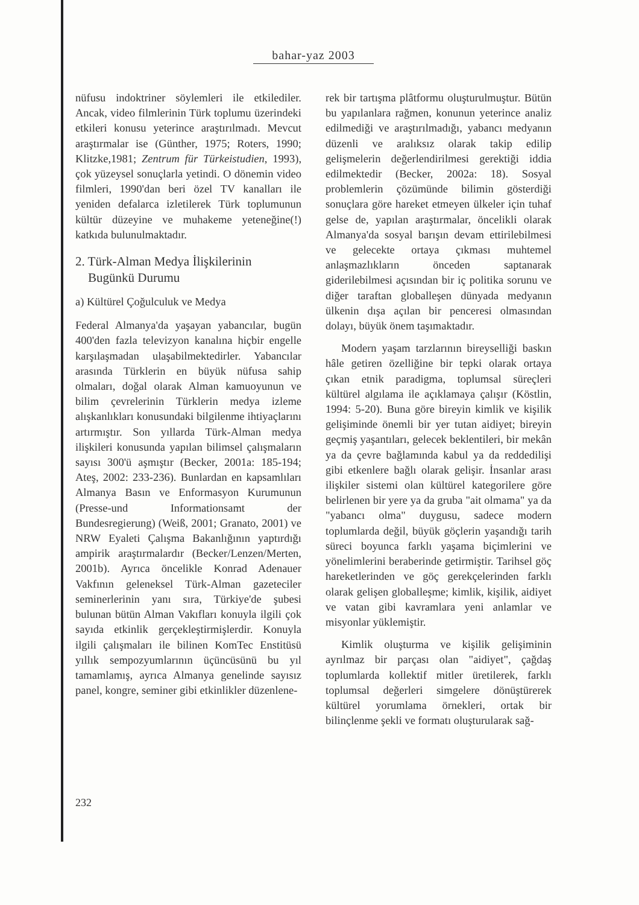bahar-yaz 2003
nüfusu indoktriner söylemleri ile etkilediler. Ancak, video filmlerinin Türk toplumu üzerindeki etkileri konusu yeterince araştırılmadı. Mevcut araştırmalar ise (Günther, 1975; Roters, 1990; Klitzke,1981; Zentrum für Türkeistudien, 1993), çok yüzeysel sonuçlarla yetindi. O dönemin video filmleri, 1990'dan beri özel TV kanalları ile yeniden defalarca izletilerek Türk toplumunun kültür düzeyine ve muhakeme yeteneğine(!) katkıda bulunulmaktadır.
2. Türk-Alman Medya İlişkilerinin
Bugünkü Durumu
a) Kültürel Çoğulculuk ve Medya
Federal Almanya'da yaşayan yabancılar, bugün 400'den fazla televizyon kanalına hiçbir engelle karşılaşmadan ulaşabilmektedirler. Yabancılar arasında Türklerin en büyük nüfusa sahip olmaları, doğal olarak Alman kamuoyunun ve bilim çevrelerinin Türklerin medya izleme alışkanlıkları konusundaki bilgilenme ihtiyaçlarını artırmıştır. Son yıllarda Türk-Alman medya ilişkileri konusunda yapılan bilimsel çalışmaların sayısı 300'ü aşmıştır (Becker, 2001a: 185-194; Ateş, 2002: 233-236). Bunlardan en kapsamlıları Almanya Basın ve Enformasyon Kurumunun (Presse-und Informationsamt der Bundesregierung) (Weiß, 2001; Granato, 2001) ve NRW Eyaleti Çalışma Bakanlığının yaptırdığı ampirik araştırmalardır (Becker/Lenzen/Merten, 2001b). Ayrıca öncelikle Konrad Adenauer Vakfının geleneksel Türk-Alman gazeteciler seminerlerinin yanı sıra, Türkiye'de şubesi bulunan bütün Alman Vakıfları konuyla ilgili çok sayıda etkinlik gerçekleştirmişlerdir. Konuyla ilgili çalışmaları ile bilinen KomTec Enstitüsü yıllık sempozyumlarının üçüncüsünü bu yıl tamamlamış, ayrıca Almanya genelinde sayısız panel, kongre, seminer gibi etkinlikler düzenlene-
rek bir tartışma plâtformu oluşturulmuştur. Bütün bu yapılanlara rağmen, konunun yeterince analiz edilmediği ve araştırılmadığı, yabancı medyanın düzenli ve aralıksız olarak takip edilip gelişmelerin değerlendirilmesi gerektiği iddia edilmektedir (Becker, 2002a: 18). Sosyal problemlerin çözümünde bilimin gösterdiği sonuçlara göre hareket etmeyen ülkeler için tuhaf gelse de, yapılan araştırmalar, öncelikli olarak Almanya'da sosyal barışın devam ettirilebilmesi ve gelecekte ortaya çıkması muhtemel anlaşmazlıkların önceden saptanarak giderilebilmesi açısından bir iç politika sorunu ve diğer taraftan globalleşen dünyada medyanın ülkenin dışa açılan bir penceresi olmasından dolayı, büyük önem taşımaktadır.
Modern yaşam tarzlarının bireyselliği baskın hâle getiren özelliğine bir tepki olarak ortaya çıkan etnik paradigma, toplumsal süreçleri kültürel algılama ile açıklamaya çalışır (Köstlin, 1994: 5-20). Buna göre bireyin kimlik ve kişilik gelişiminde önemli bir yer tutan aidiyet; bireyin geçmiş yaşantıları, gelecek beklentileri, bir mekân ya da çevre bağlamında kabul ya da reddedilişi gibi etkenlere bağlı olarak gelişir. İnsanlar arası ilişkiler sistemi olan kültürel kategorilere göre belirlenen bir yere ya da gruba "ait olmama" ya da "yabancı olma" duygusu, sadece modern toplumlarda değil, büyük göçlerin yaşandığı tarih süreci boyunca farklı yaşama biçimlerini ve yönelimlerini beraberinde getirmiştir. Tarihsel göç hareketlerinden ve göç gerekçelerinden farklı olarak gelişen globalleşme; kimlik, kişilik, aidiyet ve vatan gibi kavramlara yeni anlamlar ve misyonlar yüklemiştir.
Kimlik oluşturma ve kişilik gelişiminin ayrılmaz bir parçası olan "aidiyet", çağdaş toplumlarda kollektif mitler üretilerek, farklı toplumsal değerleri simgelere dönüştürerek kültürel yorumlama örnekleri, ortak bir bilinçlenme şekli ve formatı oluşturularak sağ-
232